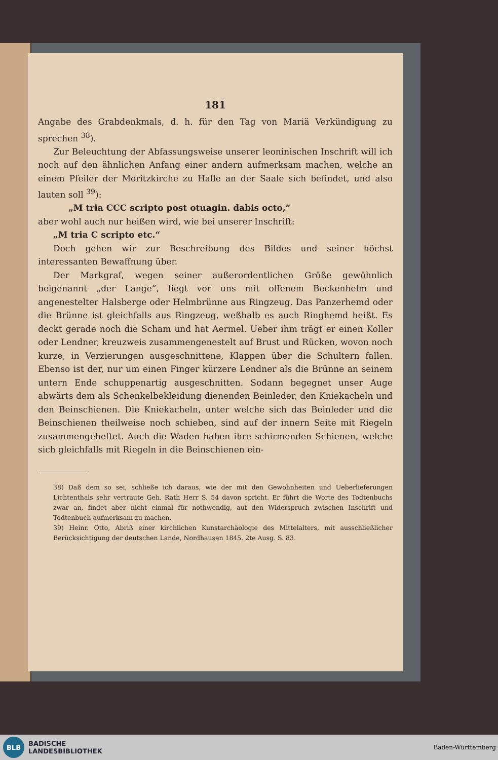181
Angabe des Grabdenkmals, d. h. für den Tag von Mariä Verkündigung zu sprechen <sup>38</sup>).
Zur Beleuchtung der Abfassungsweise unserer leoninischen Inschrift will ich noch auf den ähnlichen Anfang einer andern aufmerksam machen, welche an einem Pfeiler der Moritzkirche zu Halle an der Saale sich befindet, und also lauten soll <sup>39</sup>):
„M tria CCC scripto post otuagin. dabis octo,“
aber wohl auch nur heißen wird, wie bei unserer Inschrift:
„M tria C scripto etc.“
Doch gehen wir zur Beschreibung des Bildes und seiner höchst interessanten Bewaffnung über.
Der Markgraf, wegen seiner außerordentlichen Größe gewöhnlich beigenannt „der Lange“, liegt vor uns mit offenem Beckenhelm und angenestelter Halsberge oder Helmbrünne aus Ringzeug. Das Panzerhemd oder die Brünne ist gleichfalls aus Ringzeug, weßhalb es auch Ringhemd heißt. Es deckt gerade noch die Scham und hat Aermel. Ueber ihm trägt er einen Koller oder Lendner, kreuzweis zusammengenestelt auf Brust und Rücken, wovon noch kurze, in Verzierungen ausgeschnittene, Klappen über die Schultern fallen. Ebenso ist der, nur um einen Finger kürzere Lendner als die Brünne an seinem untern Ende schuppenartig ausgeschnitten. Sodann begegnet unser Auge abwärts dem als Schenkelbekleidung dienenden Beinleder, den Kniekacheln und den Beinschienen. Die Kniekacheln, unter welche sich das Beinleder und die Beinschienen theilweise noch schieben, sind auf der innern Seite mit Riegeln zusammengeheftet. Auch die Waden haben ihre schirmenden Schienen, welche sich gleichfalls mit Riegeln in die Beinschienen ein-
38) Daß dem so sei, schließe ich daraus, wie der mit den Gewohnheiten und Ueberlieferungen Lichtenthals sehr vertraute Geh. Rath Herr S. 54 davon spricht. Er führt die Worte des Todtenbuchs zwar an, findet aber nicht einmal für nothwendig, auf den Widerspruch zwischen Inschrift und Todtenbuch aufmerksam zu machen.
39) Heinr. Otto, Abriß einer kirchlichen Kunstarchäologie des Mittelalters, mit ausschließlicher Berücksichtigung der deutschen Lande, Nordhausen 1845. 2te Ausg. S. 83.
BLB
BADISCHE
LANDESBIBLIOTHEK
Baden-Württemberg